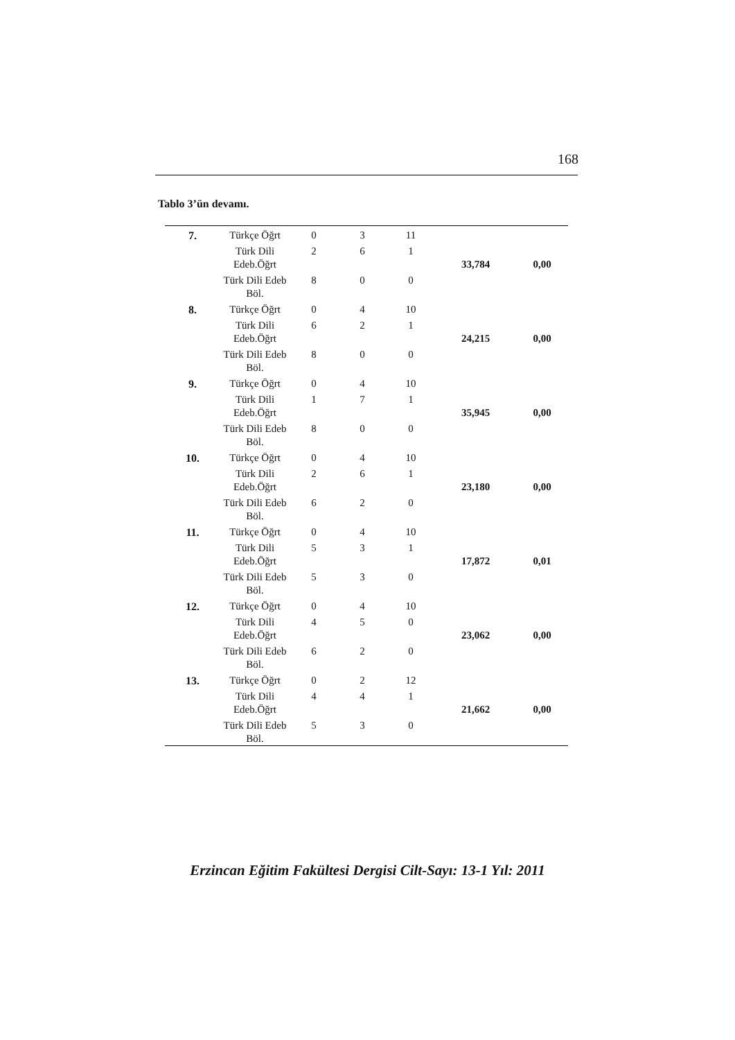168
Tablo 3’ün devamı.
| 7. | Türkçe Öğrt | 0 | 3 | 11 | 33,784 | 0,00 |
| | Türk Dili Edeb.Öğrt | 2 | 6 | 1 | | |
| | Türk Dili Edeb Böl. | 8 | 0 | 0 | | |
| 8. | Türkçe Öğrt | 0 | 4 | 10 | 24,215 | 0,00 |
| | Türk Dili Edeb.Öğrt | 6 | 2 | 1 | | |
| | Türk Dili Edeb Böl. | 8 | 0 | 0 | | |
| 9. | Türkçe Öğrt | 0 | 4 | 10 | 35,945 | 0,00 |
| | Türk Dili Edeb.Öğrt | 1 | 7 | 1 | | |
| | Türk Dili Edeb Böl. | 8 | 0 | 0 | | |
| 10. | Türkçe Öğrt | 0 | 4 | 10 | 23,180 | 0,00 |
| | Türk Dili Edeb.Öğrt | 2 | 6 | 1 | | |
| | Türk Dili Edeb Böl. | 6 | 2 | 0 | | |
| 11. | Türkçe Öğrt | 0 | 4 | 10 | 17,872 | 0,01 |
| | Türk Dili Edeb.Öğrt | 5 | 3 | 1 | | |
| | Türk Dili Edeb Böl. | 5 | 3 | 0 | | |
| 12. | Türkçe Öğrt | 0 | 4 | 10 | 23,062 | 0,00 |
| | Türk Dili Edeb.Öğrt | 4 | 5 | 0 | | |
| | Türk Dili Edeb Böl. | 6 | 2 | 0 | | |
| 13. | Türkçe Öğrt | 0 | 2 | 12 | 21,662 | 0,00 |
| | Türk Dili Edeb.Öğrt | 4 | 4 | 1 | | |
| | Türk Dili Edeb Böl. | 5 | 3 | 0 | | |
Erzincan Eğitim Fakültesi Dergisi Cilt-Sayı: 13-1 Yıl: 2011